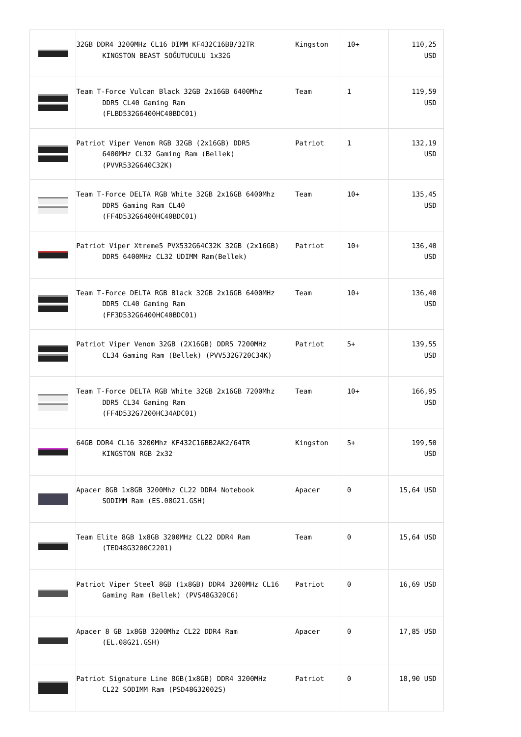| | 32GB DDR4 3200MHz CL16 DIMM KF432C16BB/32TR KINGSTON BEAST SOĞUTUCULU 1x32G | Kingston | 10+ | 110,25 USD |
| | Team T-Force Vulcan Black 32GB 2x16GB 6400Mhz DDR5 CL40 Gaming Ram (FLBD532G6400HC40BDC01) | Team | 1 | 119,59 USD |
| | Patriot Viper Venom RGB 32GB (2x16GB) DDR5 6400MHz CL32 Gaming Ram (Bellek) (PVVR532G640C32K) | Patriot | 1 | 132,19 USD |
| | Team T-Force DELTA RGB White 32GB 2x16GB 6400Mhz DDR5 Gaming Ram CL40 (FF4D532G6400HC40BDC01) | Team | 10+ | 135,45 USD |
| | Patriot Viper Xtreme5 PVX532G64C32K 32GB (2x16GB) DDR5 6400MHz CL32 UDIMM Ram(Bellek) | Patriot | 10+ | 136,40 USD |
| | Team T-Force DELTA RGB Black 32GB 2x16GB 6400MHz DDR5 CL40 Gaming Ram (FF3D532G6400HC40BDC01) | Team | 10+ | 136,40 USD |
| | Patriot Viper Venom 32GB (2X16GB) DDR5 7200MHz CL34 Gaming Ram (Bellek) (PVV532G720C34K) | Patriot | 5+ | 139,55 USD |
| | Team T-Force DELTA RGB White 32GB 2x16GB 7200Mhz DDR5 CL34 Gaming Ram (FF4D532G7200HC34ADC01) | Team | 10+ | 166,95 USD |
| | 64GB DDR4 CL16 3200Mhz KF432C16BB2AK2/64TR KINGSTON RGB 2x32 | Kingston | 5+ | 199,50 USD |
| | Apacer 8GB 1x8GB 3200Mhz CL22 DDR4 Notebook SODIMM Ram (ES.08G21.GSH) | Apacer | 0 | 15,64 USD |
| | Team Elite 8GB 1x8GB 3200MHz CL22 DDR4 Ram (TED48G3200C2201) | Team | 0 | 15,64 USD |
| | Patriot Viper Steel 8GB (1x8GB) DDR4 3200MHz CL16 Gaming Ram (Bellek) (PVS48G320C6) | Patriot | 0 | 16,69 USD |
| | Apacer 8 GB 1x8GB 3200Mhz CL22 DDR4 Ram (EL.08G21.GSH) | Apacer | 0 | 17,85 USD |
| | Patriot Signature Line 8GB(1x8GB) DDR4 3200MHz CL22 SODIMM Ram (PSD48G32002S) | Patriot | 0 | 18,90 USD |